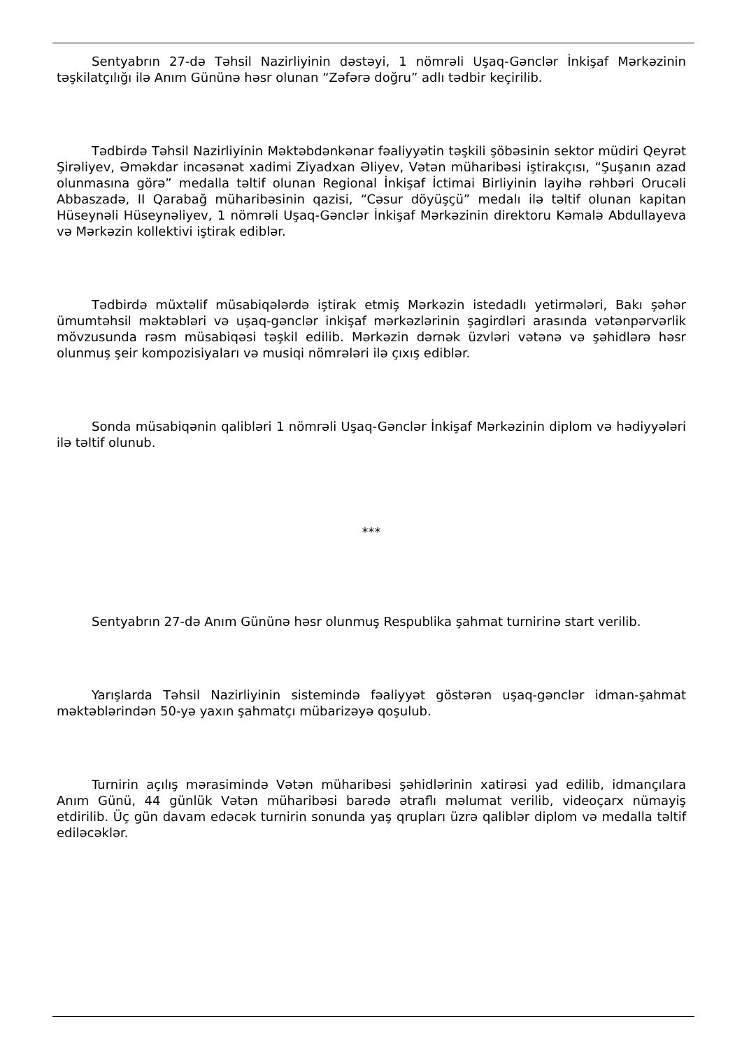Sentyabrın 27-də Təhsil Nazirliyinin dəstəyi, 1 nömrəli Uşaq-Gənclər İnkişaf Mərkəzinin təşkilatçılığı ilə Anım Gününə həsr olunan “Zəfərə doğru” adlı tədbir keçirilib.
Tədbirdə Təhsil Nazirliyinin Məktəbdənkənar fəaliyyətin təşkili şöbəsinin sektor müdiri Qeyrət Şirəliyev, Əməkdar incəsənət xadimi Ziyadxan Əliyev, Vətən müharibəsi iştirakçısı, “Şuşanın azad olunmasına görə” medalla təltif olunan Regional İnkişaf İctimai Birliyinin layihə rəhbəri Orucəli Abbaszadə, II Qarabağ müharibəsinin qazisi, “Cəsur döyüşçü” medalı ilə təltif olunan kapitan Hüseynəli Hüseynəliyev, 1 nömrəli Uşaq-Gənclər İnkişaf Mərkəzinin direktoru Kəmalə Abdullayeva və Mərkəzin kollektivi iştirak ediblər.
Tədbirdə müxtəlif müsabiqələrdə iştirak etmiş Mərkəzin istedadlı yetirmələri, Bakı şəhər ümumtəhsil məktəbləri və uşaq-gənclər inkişaf mərkəzlərinin şagirdləri arasında vətənpərvərlik mövzusunda rəsm müsabiqəsi təşkil edilib. Mərkəzin dərnək üzvləri vətənə və şəhidlərə həsr olunmuş şeir kompozisiyaları və musiqi nömrələri ilə çıxış ediblər.
Sonda müsabiqənin qalibləri 1 nömrəli Uşaq-Gənclər İnkişaf Mərkəzinin diplom və hədiyyələri ilə təltif olunub.
***
Sentyabrın 27-də Anım Gününə həsr olunmuş Respublika şahmat turnirinə start verilib.
Yarışlarda Təhsil Nazirliyinin sistemində fəaliyyət göstərən uşaq-gənclər idman-şahmat məktəblərindən 50-yə yaxın şahmatçı mübarizəyə qoşulub.
Turnirin açılış mərasimində Vətən müharibəsi şəhidlərinin xatirəsi yad edilib, idmançılara Anım Günü, 44 günlük Vətən müharibəsi barədə ətraflı məlumat verilib, videoçarx nümayiş etdirilib. Üç gün davam edəcək turnirin sonunda yaş qrupları üzrə qaliblər diplom və medalla təltif ediləcəklər.